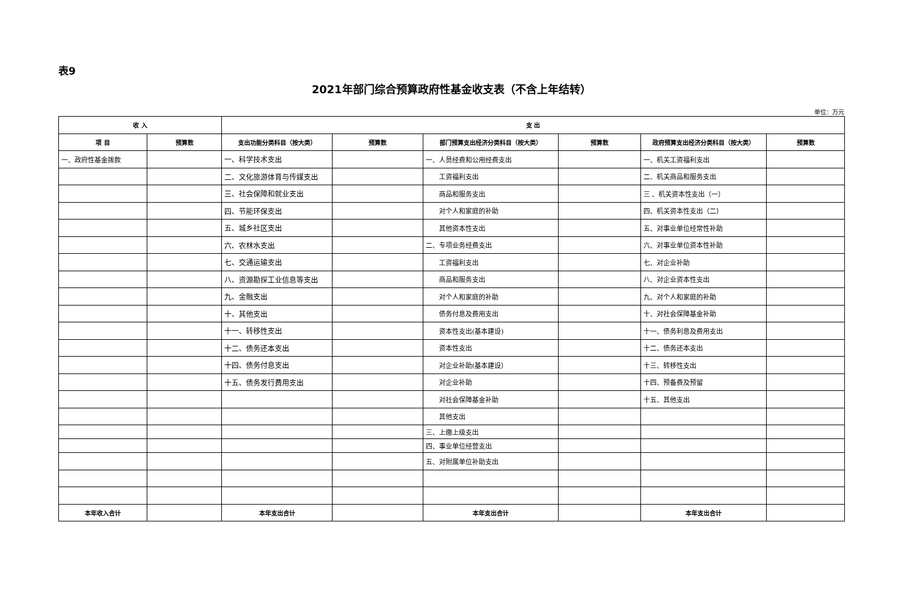表9
2021年部门综合预算政府性基金收支表（不含上年结转）
单位：万元
| 收 入 | | 支 出 | | | | | |
| --- | --- | --- | --- | --- | --- | --- | --- |
| 项 目 | 预算数 | 支出功能分类科目（按大类） | 预算数 | 部门预算支出经济分类科目（按大类） | 预算数 | 政府预算支出经济分类科目（按大类） | 预算数 |
| 一、政府性基金拨款 | | 一、科学技术支出 | | 一、人员经费和公用经费支出 | | 一、机关工资福利支出 | |
| | | 二、文化旅游体育与传媒支出 | | 工资福利支出 | | 二、机关商品和服务支出 | |
| | | 三、社会保障和就业支出 | | 商品和服务支出 | | 三 、机关资本性支出（一） | |
| | | 四、节能环保支出 | | 对个人和家庭的补助 | | 四、机关资本性支出（二） | |
| | | 五、城乡社区支出 | | 其他资本性支出 | | 五、对事业单位经常性补助 | |
| | | 六、农林水支出 | | 二、专项业务经费支出 | | 六、对事业单位资本性补助 | |
| | | 七、交通运输支出 | | 工资福利支出 | | 七、对企业补助 | |
| | | 八、资源勘探工业信息等支出 | | 商品和服务支出 | | 八、对企业资本性支出 | |
| | | 九、金融支出 | | 对个人和家庭的补助 | | 九、对个人和家庭的补助 | |
| | | 十、其他支出 | | 债务付息及费用支出 | | 十、对社会保障基金补助 | |
| | | 十一、转移性支出 | | 资本性支出(基本建设) | | 十一、债务利息及费用支出 | |
| | | 十二、债务还本支出 | | 资本性支出 | | 十二、债务还本支出 | |
| | | 十四、债务付息支出 | | 对企业补助(基本建设） | | 十三、转移性支出 | |
| | | 十五、债务发行费用支出 | | 对企业补助 | | 十四、预备费及预留 | |
| | | | | 对社会保障基金补助 | | 十五、其他支出 | |
| | | | | 其他支出 | | | |
| | | | | 三、上缴上级支出 | | | |
| | | | | 四、事业单位经营支出 | | | |
| | | | | 五、对附属单位补助支出 | | | |
| 本年收入合计 | | 本年支出合计 | | 本年支出合计 | | 本年支出合计 | |